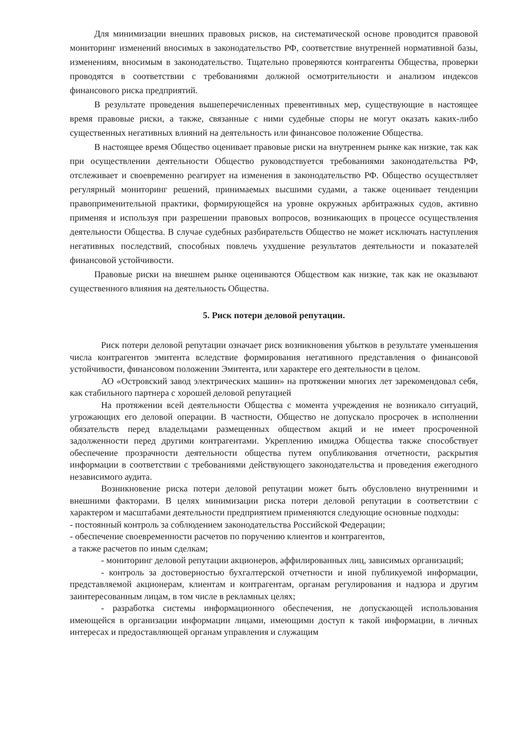Для минимизации внешних правовых рисков, на систематической основе проводится правовой мониторинг изменений вносимых в законодательство РФ, соответствие внутренней нормативной базы, изменениям, вносимым в законодательство. Тщательно проверяются контрагенты Общества, проверки проводятся в соответствии с требованиями должной осмотрительности и анализом индексов финансового риска предприятий.
В результате проведения вышеперечисленных превентивных мер, существующие в настоящее время правовые риски, а также, связанные с ними судебные споры не могут оказать каких-либо существенных негативных влияний на деятельность или финансовое положение Общества.
В настоящее время Общество оценивает правовые риски на внутреннем рынке как низкие, так как при осуществлении деятельности Общество руководствуется требованиями законодательства РФ, отслеживает и своевременно реагирует на изменения в законодательство РФ. Общество осуществляет регулярный мониторинг решений, принимаемых высшими судами, а также оценивает тенденции правоприменительной практики, формирующейся на уровне окружных арбитражных судов, активно применяя и используя при разрешении правовых вопросов, возникающих в процессе осуществления деятельности Общества. В случае судебных разбирательств Общество не может исключать наступления негативных последствий, способных повлечь ухудшение результатов деятельности и показателей финансовой устойчивости.
Правовые риски на внешнем рынке оцениваются Обществом как низкие, так как не оказывают существенного влияния на деятельность Общества.
5. Риск потери деловой репутации.
Риск потери деловой репутации означает риск возникновения убытков в результате уменьшения числа контрагентов эмитента вследствие формирования негативного представления о финансовой устойчивости, финансовом положении Эмитента, или характере его деятельности в целом.
АО «Островский завод электрических машин» на протяжении многих лет зарекомендовал себя, как стабильного партнера с хорошей деловой репутацией
На протяжении всей деятельности Общества с момента учреждения не возникало ситуаций, угрожающих его деловой операции. В частности, Общество не допускало просрочек в исполнении обязательств перед владельцами размещенных обществом акций и не имеет просроченной задолженности перед другими контрагентами. Укреплению имиджа Общества также способствует обеспечение прозрачности деятельности общества путем опубликования отчетности, раскрытия информации в соответствии с требованиями действующего законодательства и проведения ежегодного независимого аудита.
Возникновение риска потери деловой репутации может быть обусловлено внутренними и внешними факторами. В целях минимизации риска потери деловой репутации в соответствии с характером и масштабами деятельности предприятием применяются следующие основные подходы:
- постоянный контроль за соблюдением законодательства Российской Федерации;
- обеспечение своевременности расчетов по поручению клиентов и контрагентов,
а также расчетов по иным сделкам;
- мониторинг деловой репутации акционеров, аффилированных лиц, зависимых организаций;
- контроль за достоверностью бухгалтерской отчетности и иной публикуемой информации, представляемой акционерам, клиентам и контрагентам, органам регулирования и надзора и другим заинтересованным лицам, в том числе в рекламных целях;
- разработка системы информационного обеспечения, не допускающей использования имеющейся в организации информации лицами, имеющими доступ к такой информации, в личных интересах и предоставляющей органам управления и служащим